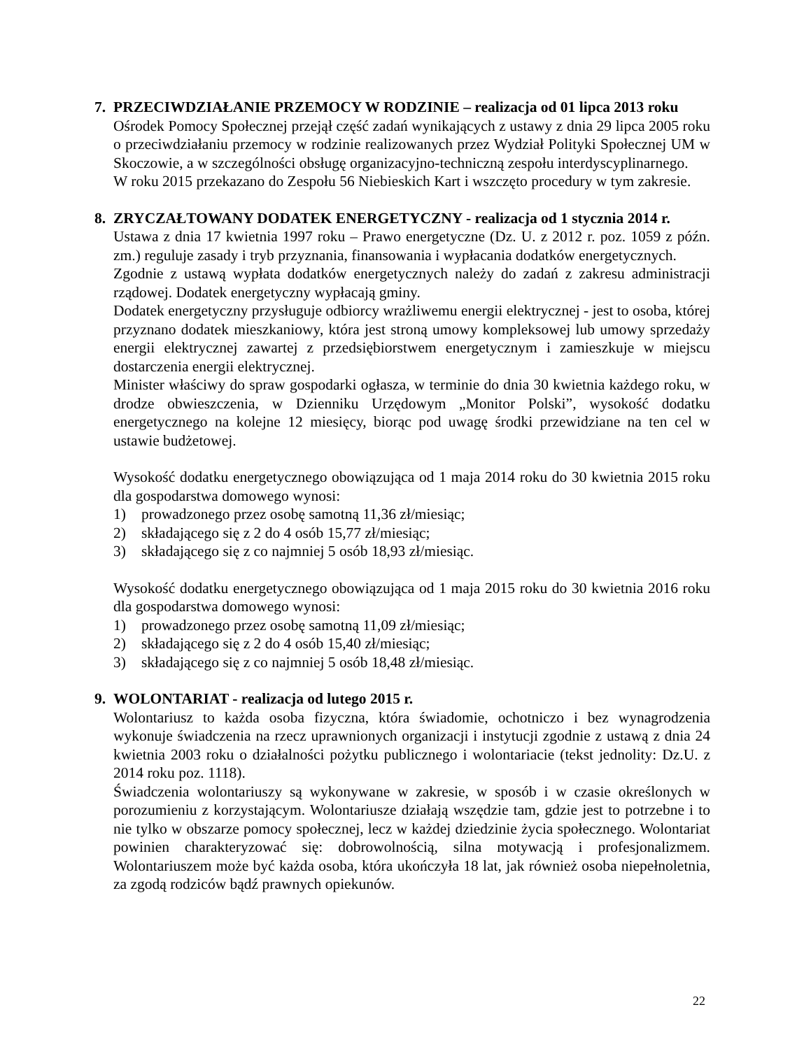7. PRZECIWDZIAŁANIE PRZEMOCY W RODZINIE – realizacja od 01 lipca 2013 roku
Ośrodek Pomocy Społecznej przejął część zadań wynikających z ustawy z dnia 29 lipca 2005 roku o przeciwdziałaniu przemocy w rodzinie realizowanych przez Wydział Polityki Społecznej UM w Skoczowie, a w szczególności obsługę organizacyjno-techniczną zespołu interdyscyplinarnego.
W roku 2015 przekazano do Zespołu 56 Niebieskich Kart i wszczęto procedury w tym zakresie.
8. ZRYCZAŁTOWANY DODATEK ENERGETYCZNY - realizacja od 1 stycznia 2014 r.
Ustawa z dnia 17 kwietnia 1997 roku – Prawo energetyczne (Dz. U. z 2012 r. poz. 1059 z późn. zm.) reguluje zasady i tryb przyznania, finansowania i wypłacania dodatków energetycznych.
Zgodnie z ustawą wypłata dodatków energetycznych należy do zadań z zakresu administracji rządowej. Dodatek energetyczny wypłacają gminy.
Dodatek energetyczny przysługuje odbiorcy wrażliwemu energii elektrycznej - jest to osoba, której przyznano dodatek mieszkaniowy, która jest stroną umowy kompleksowej lub umowy sprzedaży energii elektrycznej zawartej z przedsiębiorstwem energetycznym i zamieszkuje w miejscu dostarczenia energii elektrycznej.
Minister właściwy do spraw gospodarki ogłasza, w terminie do dnia 30 kwietnia każdego roku, w drodze obwieszczenia, w Dzienniku Urzędowym „Monitor Polski”, wysokość dodatku energetycznego na kolejne 12 miesięcy, biorąc pod uwagę środki przewidziane na ten cel w ustawie budżetowej.
Wysokość dodatku energetycznego obowiązująca od 1 maja 2014 roku do 30 kwietnia 2015 roku dla gospodarstwa domowego wynosi:
1) prowadzonego przez osobę samotną 11,36 zł/miesiąc;
2) składającego się z 2 do 4 osób 15,77 zł/miesiąc;
3) składającego się z co najmniej 5 osób 18,93 zł/miesiąc.
Wysokość dodatku energetycznego obowiązująca od 1 maja 2015 roku do 30 kwietnia 2016 roku dla gospodarstwa domowego wynosi:
1) prowadzonego przez osobę samotną 11,09 zł/miesiąc;
2) składającego się z 2 do 4 osób 15,40 zł/miesiąc;
3) składającego się z co najmniej 5 osób 18,48 zł/miesiąc.
9. WOLONTARIAT - realizacja od lutego 2015 r.
Wolontariusz to każda osoba fizyczna, która świadomie, ochotniczo i bez wynagrodzenia wykonuje świadczenia na rzecz uprawnionych organizacji i instytucji zgodnie z ustawą z dnia 24 kwietnia 2003 roku o działalności pożytku publicznego i wolontariacie (tekst jednolity: Dz.U. z 2014 roku poz. 1118).
Świadczenia wolontariuszy są wykonywane w zakresie, w sposób i w czasie określonych w porozumieniu z korzystającym. Wolontariusze działają wszędzie tam, gdzie jest to potrzebne i to nie tylko w obszarze pomocy społecznej, lecz w każdej dziedzinie życia społecznego. Wolontariat powinien charakteryzować się: dobrowolnością, silna motywacją i profesjonalizmem. Wolontariuszem może być każda osoba, która ukończyła 18 lat, jak również osoba niepełnoletnia, za zgodą rodziców bądź prawnych opiekunów.
22